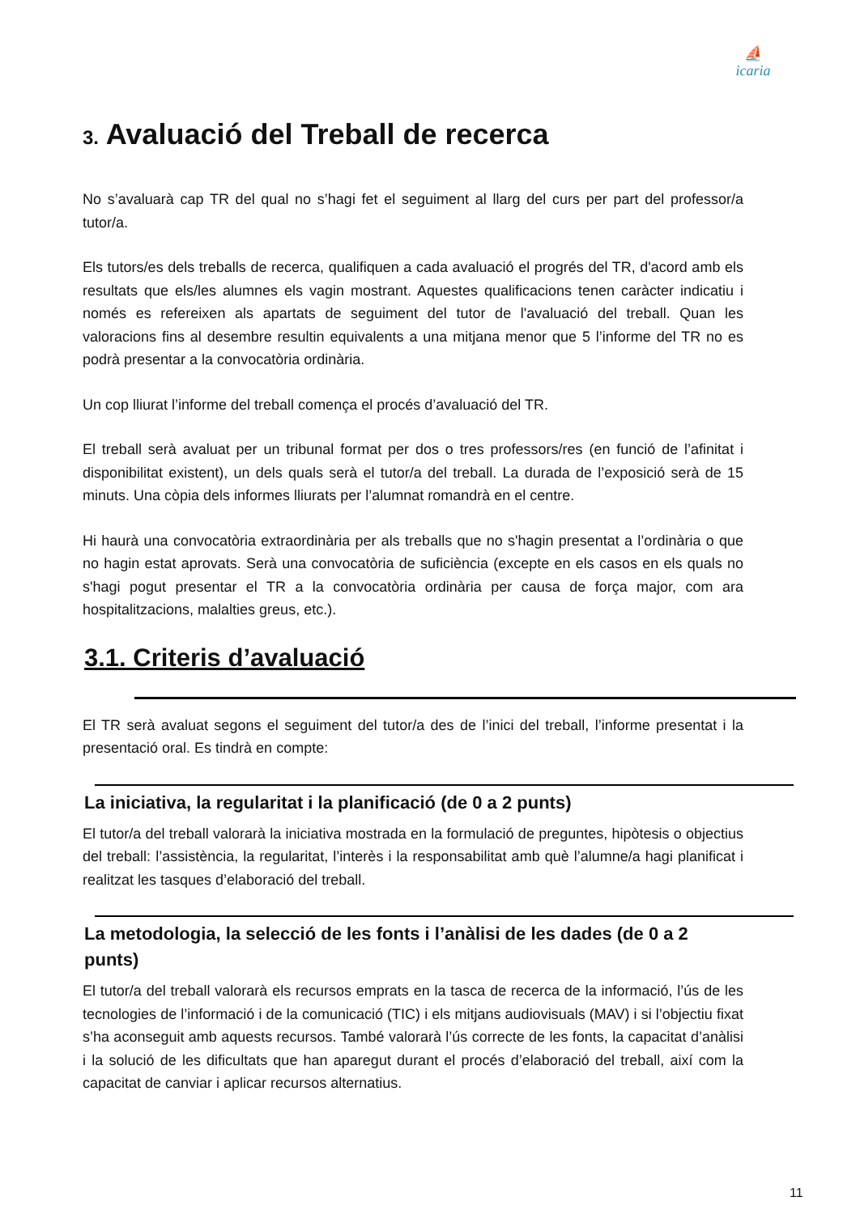⛵
icaria
3. Avaluació del Treball de recerca
No s’avaluarà cap TR del qual no s’hagi fet el seguiment al llarg del curs per part del professor/a tutor/a.
Els tutors/es dels treballs de recerca, qualifiquen a cada avaluació el progrés del TR, d'acord amb els resultats que els/les alumnes els vagin mostrant. Aquestes qualificacions tenen caràcter indicatiu i només es refereixen als apartats de seguiment del tutor de l'avaluació del treball. Quan les valoracions fins al desembre resultin equivalents a una mitjana menor que 5 l’informe del TR no es podrà presentar a la convocatòria ordinària.
Un cop lliurat l’informe del treball comença el procés d’avaluació del TR.
El treball serà avaluat per un tribunal format per dos o tres professors/res (en funció de l’afinitat i disponibilitat existent), un dels quals serà el tutor/a del treball. La durada de l’exposició serà de 15 minuts. Una còpia dels informes lliurats per l’alumnat romandrà en el centre.
Hi haurà una convocatòria extraordinària per als treballs que no s'hagin presentat a l’ordinària o que no hagin estat aprovats. Serà una convocatòria de suficiència (excepte en els casos en els quals no s'hagi pogut presentar el TR a la convocatòria ordinària per causa de força major, com ara hospitalitzacions, malalties greus, etc.).
3.1. Criteris d’avaluació
El TR serà avaluat segons el seguiment del tutor/a des de l’inici del treball, l’informe presentat i la presentació oral. Es tindrà en compte:
La iniciativa, la regularitat i la planificació (de 0 a 2 punts)
El tutor/a del treball valorarà la iniciativa mostrada en la formulació de preguntes, hipòtesis o objectius del treball: l’assistència, la regularitat, l’interès i la responsabilitat amb què l’alumne/a hagi planificat i realitzat les tasques d’elaboració del treball.
La metodologia, la selecció de les fonts i l’anàlisi de les dades (de 0 a 2 punts)
El tutor/a del treball valorarà els recursos emprats en la tasca de recerca de la informació, l’ús de les tecnologies de l’informació i de la comunicació (TIC) i els mitjans audiovisuals (MAV) i si l’objectiu fixat s’ha aconseguit amb aquests recursos. També valorarà l’ús correcte de les fonts, la capacitat d’anàlisi i la solució de les dificultats que han aparegut durant el procés d’elaboració del treball, així com la capacitat de canviar i aplicar recursos alternatius.
11